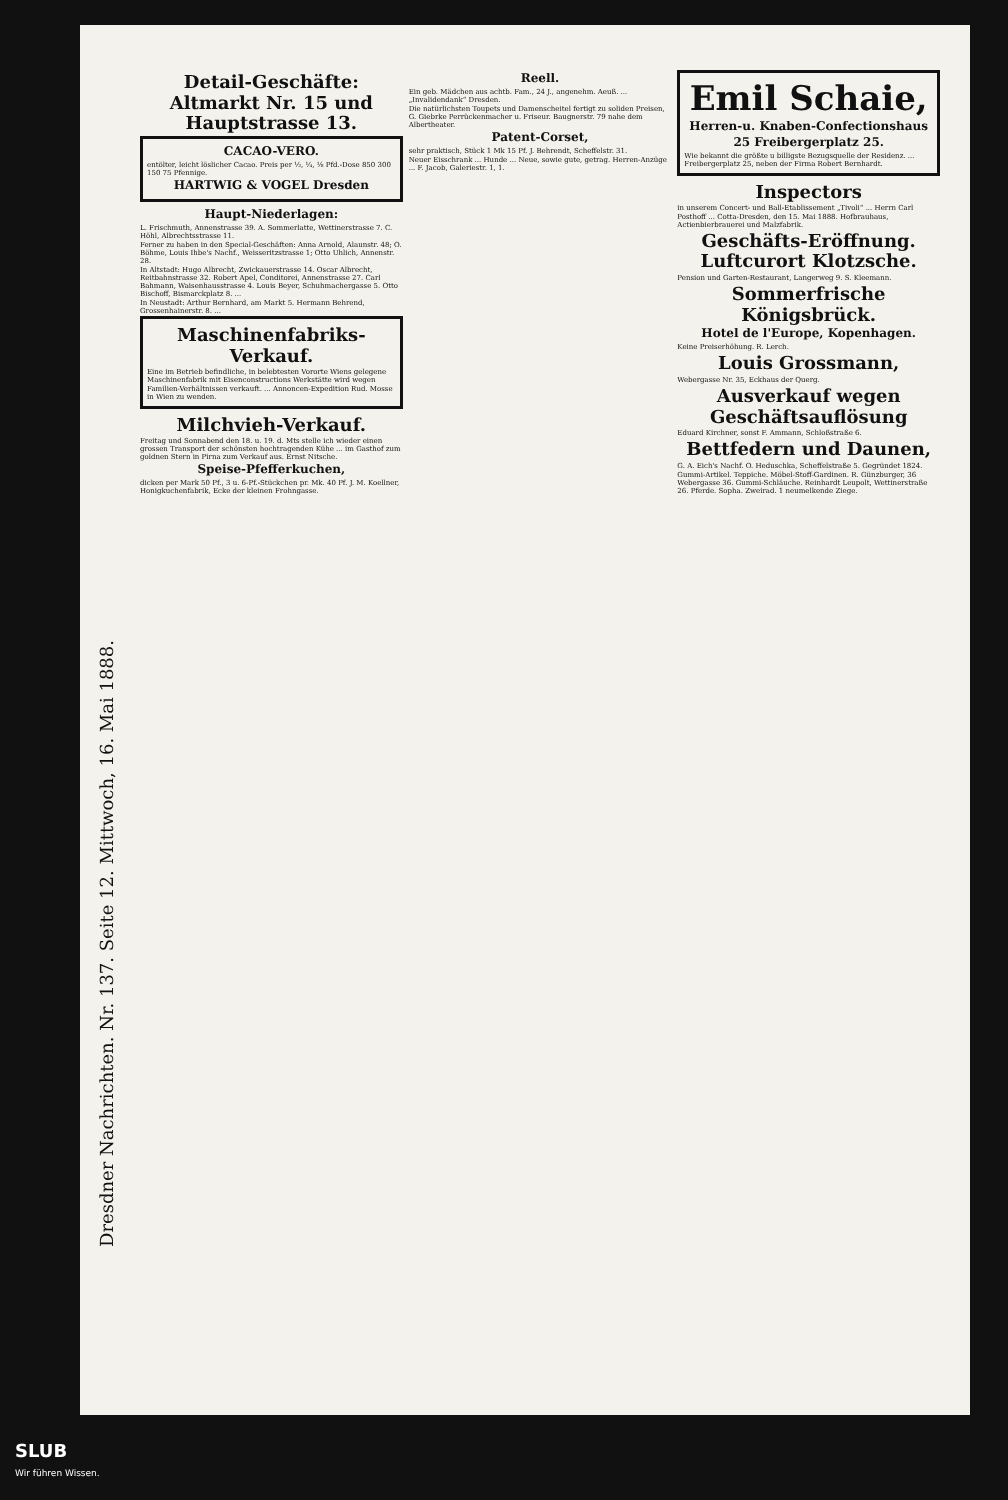Dresdner Nachrichten. Nr. 137. Seite 12. Mittwoch, 16. Mai 1888.
Detail-Geschäfte: Altmarkt Nr. 15 und Hauptstrasse 13.
CACAO-VERO.
entölter, leicht löslicher Cacao. Preis per ½, ¼, ⅛ Pfd.-Dose 850 300 150 75 Pfennige.
HARTWIG & VOGEL Dresden
Haupt-Niederlagen:
L. Frischmuth, Annenstrasse 39. A. Sommerlatte, Wettinerstrasse 7. C. Höhl, Albrechtsstrasse 11.
Ferner zu haben in den Special-Geschäften: Anna Arnold, Alaunstr. 48; O. Böhme, Louis Ihbe's Nachf., Weisseritzstrasse 1; Otto Uhlich, Annenstr. 28.
In Altstadt: Hugo Albrecht, Zwickauerstrasse 14. Oscar Albrecht, Reitbahnstrasse 32. Robert Apel, Conditorei, Annenstrasse 27. Carl Bahmann, Waisenhausstrasse 4. Louis Beyer, Schuhmachergasse 5. Otto Bischoff, Bismarckplatz 8. ...
In Neustadt: Arthur Bernhard, am Markt 5. Hermann Behrend, Grossenhainerstr. 8. ...
Maschinenfabriks-Verkauf.
Eine im Betrieb befindliche, in belebtesten Vororte Wiens gelegene Maschinenfabrik mit Eisenconstructions Werkstätte wird wegen Familien-Verhältnissen verkauft. ... Annoncen-Expedition Rud. Mosse in Wien zu wenden.
Milchvieh-Verkauf.
Freitag und Sonnabend den 18. u. 19. d. Mts stelle ich wieder einen grossen Transport der schönsten hochtragenden Kühe ... im Gasthof zum goldnen Stern in Pirna zum Verkauf aus. Ernst Nitsche.
Speise-Pfefferkuchen,
dicken per Mark 50 Pf., 3 u. 6-Pf.-Stückchen pr. Mk. 40 Pf. J. M. Koellner, Honigkuchenfabrik, Ecke der kleinen Frohngasse.
Reell.
Ein geb. Mädchen aus achtb. Fam., 24 J., angenehm. Aeuß. ... „Invalidendank“ Dresden.
Die natürlichsten Toupets und Damenscheitel fertigt zu soliden Preisen, G. Giebrke Perrückenmacher u. Friseur. Baugnerstr. 79 nahe dem Albertheater.
Patent-Corset,
sehr praktisch, Stück 1 Mk 15 Pf. J. Behrendt, Scheffelstr. 31.
Neuer Eisschrank ... Hunde ... Neue, sowie gute, getrag. Herren-Anzüge ... F. Jacob, Galeriestr. 1, 1.
Emil Schaie,
Herren-u. Knaben-Confectionshaus
25 Freibergerplatz 25.
Wie bekannt die größte u billigste Bezugsquelle der Residenz. ... Freibergerplatz 25, neben der Firma Robert Bernhardt.
Inspectors
in unserem Concert- und Ball-Etablissement „Tivoli“ ... Herrn Carl Posthoff ... Cotta-Dresden, den 15. Mai 1888. Hofbrauhaus, Actienbierbrauerei und Malzfabrik.
Geschäfts-Eröffnung. Luftcurort Klotzsche.
Pension und Garten-Restaurant, Langerweg 9. S. Kleemann.
Sommerfrische Königsbrück.
Hotel de l'Europe, Kopenhagen.
Keine Preiserhöhung. R. Lerch.
Louis Grossmann,
Webergasse Nr. 35, Eckhaus der Querg.
Ausverkauf wegen Geschäftsauflösung
Eduard Kirchner, sonst F. Ammann, Schloßstraße 6.
Bettfedern und Daunen,
G. A. Eich's Nachf. O. Heduschka, Scheffelstraße 5. Gegründet 1824.
Gummi-Artikel. Teppiche. Möbel-Stoff-Gardinen. R. Günzburger, 36 Webergasse 36. Gummi-Schläuche. Reinhardt Leupolt, Wettinerstraße 26. Pferde. Sopha. Zweirad. 1 neumelkende Ziege.
SLUB
Wir führen Wissen.